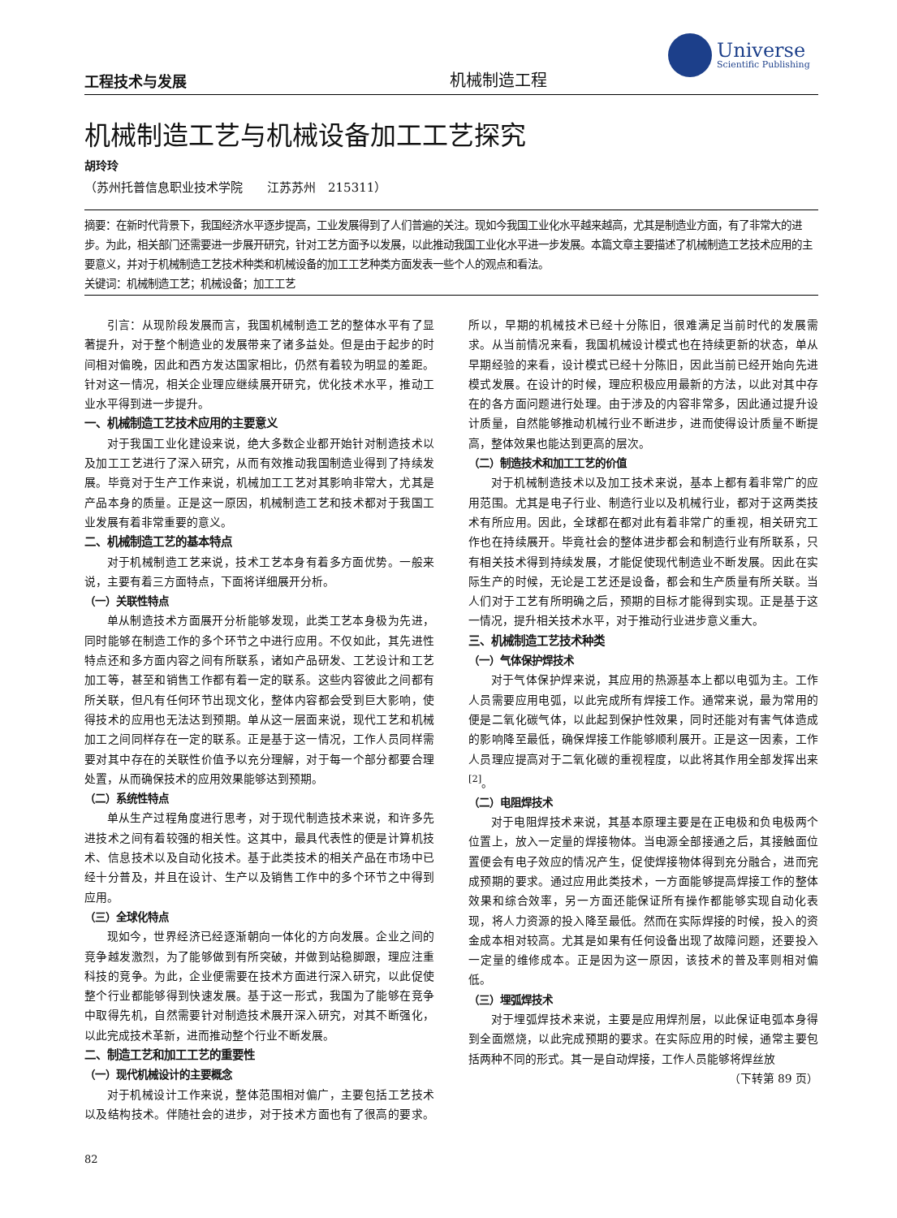工程技术与发展
机械制造工程
Universe
Scientific Publishing
机械制造工艺与机械设备加工工艺探究
胡玲玲
（苏州托普信息职业技术学院　　江苏苏州　215311）
摘要：在新时代背景下，我国经济水平逐步提高，工业发展得到了人们普遍的关注。现如今我国工业化水平越来越高，尤其是制造业方面，有了非常大的进步。为此，相关部门还需要进一步展开研究，针对工艺方面予以发展，以此推动我国工业化水平进一步发展。本篇文章主要描述了机械制造工艺技术应用的主要意义，并对于机械制造工艺技术种类和机械设备的加工工艺种类方面发表一些个人的观点和看法。
关键词：机械制造工艺；机械设备；加工工艺
引言：从现阶段发展而言，我国机械制造工艺的整体水平有了显著提升，对于整个制造业的发展带来了诸多益处。但是由于起步的时间相对偏晚，因此和西方发达国家相比，仍然有着较为明显的差距。针对这一情况，相关企业理应继续展开研究，优化技术水平，推动工业水平得到进一步提升。
一、机械制造工艺技术应用的主要意义
对于我国工业化建设来说，绝大多数企业都开始针对制造技术以及加工工艺进行了深入研究，从而有效推动我国制造业得到了持续发展。毕竟对于生产工作来说，机械加工工艺对其影响非常大，尤其是产品本身的质量。正是这一原因，机械制造工艺和技术都对于我国工业发展有着非常重要的意义。
二、机械制造工艺的基本特点
对于机械制造工艺来说，技术工艺本身有着多方面优势。一般来说，主要有着三方面特点，下面将详细展开分析。
（一）关联性特点
单从制造技术方面展开分析能够发现，此类工艺本身极为先进，同时能够在制造工作的多个环节之中进行应用。不仅如此，其先进性特点还和多方面内容之间有所联系，诸如产品研发、工艺设计和工艺加工等，甚至和销售工作都有着一定的联系。这些内容彼此之间都有所关联，但凡有任何环节出现文化，整体内容都会受到巨大影响，使得技术的应用也无法达到预期。单从这一层面来说，现代工艺和机械加工之间同样存在一定的联系。正是基于这一情况，工作人员同样需要对其中存在的关联性价值予以充分理解，对于每一个部分都要合理处置，从而确保技术的应用效果能够达到预期。
（二）系统性特点
单从生产过程角度进行思考，对于现代制造技术来说，和许多先进技术之间有着较强的相关性。这其中，最具代表性的便是计算机技术、信息技术以及自动化技术。基于此类技术的相关产品在市场中已经十分普及，并且在设计、生产以及销售工作中的多个环节之中得到应用。
（三）全球化特点
现如今，世界经济已经逐渐朝向一体化的方向发展。企业之间的竞争越发激烈，为了能够做到有所突破，并做到站稳脚跟，理应注重科技的竞争。为此，企业便需要在技术方面进行深入研究，以此促使整个行业都能够得到快速发展。基于这一形式，我国为了能够在竞争中取得先机，自然需要针对制造技术展开深入研究，对其不断强化，以此完成技术革新，进而推动整个行业不断发展。
二、制造工艺和加工工艺的重要性
（一）现代机械设计的主要概念
对于机械设计工作来说，整体范围相对偏广，主要包括工艺技术以及结构技术。伴随社会的进步，对于技术方面也有了很高的要求。所以，早期的机械技术已经十分陈旧，很难满足当前时代的发展需求。从当前情况来看，我国机械设计模式也在持续更新的状态，单从早期经验的来看，设计模式已经十分陈旧，因此当前已经开始向先进模式发展。在设计的时候，理应积极应用最新的方法，以此对其中存在的各方面问题进行处理。由于涉及的内容非常多，因此通过提升设计质量，自然能够推动机械行业不断进步，进而使得设计质量不断提高，整体效果也能达到更高的层次。
（二）制造技术和加工工艺的价值
对于机械制造技术以及加工技术来说，基本上都有着非常广的应用范围。尤其是电子行业、制造行业以及机械行业，都对于这两类技术有所应用。因此，全球都在都对此有着非常广的重视，相关研究工作也在持续展开。毕竟社会的整体进步都会和制造行业有所联系，只有相关技术得到持续发展，才能促使现代制造业不断发展。因此在实际生产的时候，无论是工艺还是设备，都会和生产质量有所关联。当人们对于工艺有所明确之后，预期的目标才能得到实现。正是基于这一情况，提升相关技术水平，对于推动行业进步意义重大。
三、机械制造工艺技术种类
（一）气体保护焊技术
对于气体保护焊来说，其应用的热源基本上都以电弧为主。工作人员需要应用电弧，以此完成所有焊接工作。通常来说，最为常用的便是二氧化碳气体，以此起到保护性效果，同时还能对有害气体造成的影响降至最低，确保焊接工作能够顺利展开。正是这一因素，工作人员理应提高对于二氧化碳的重视程度，以此将其作用全部发挥出来<sup>[2]</sup>。
（二）电阻焊技术
对于电阻焊技术来说，其基本原理主要是在正电极和负电极两个位置上，放入一定量的焊接物体。当电源全部接通之后，其接触面位置便会有电子效应的情况产生，促使焊接物体得到充分融合，进而完成预期的要求。通过应用此类技术，一方面能够提高焊接工作的整体效果和综合效率，另一方面还能保证所有操作都能够实现自动化表现，将人力资源的投入降至最低。然而在实际焊接的时候，投入的资金成本相对较高。尤其是如果有任何设备出现了故障问题，还要投入一定量的维修成本。正是因为这一原因，该技术的普及率则相对偏低。
（三）埋弧焊技术
对于埋弧焊技术来说，主要是应用焊剂层，以此保证电弧本身得到全面燃烧，以此完成预期的要求。在实际应用的时候，通常主要包括两种不同的形式。其一是自动焊接，工作人员能够将焊丝放
（下转第 89 页）
82